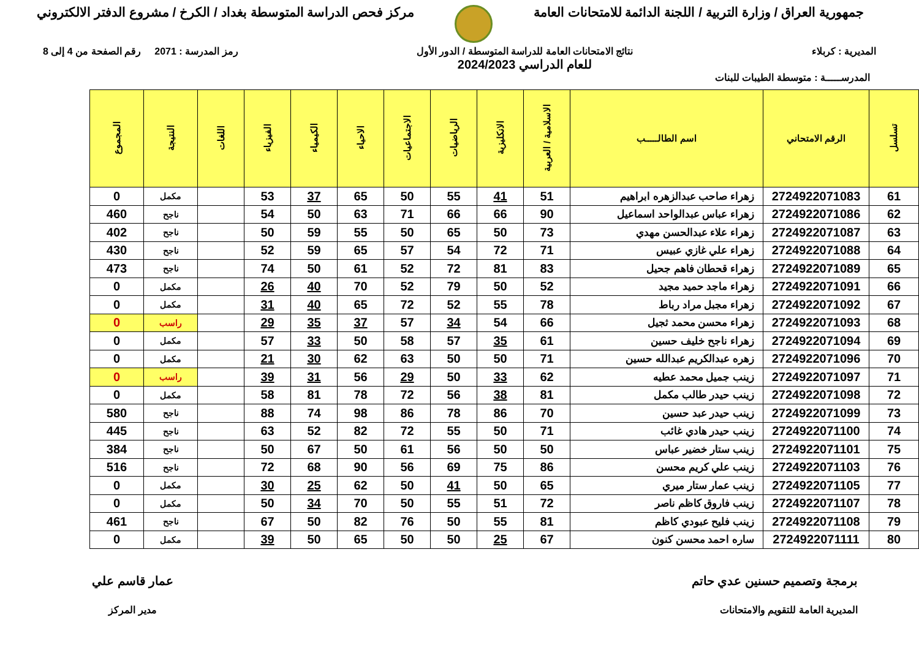جمهورية العراق / وزارة التربية / اللجنة الدائمة للامتحانات العامة
مركز فحص الدراسة المتوسطة بغداد / الكرخ / مشروع الدفتر الالكتروني
المديرية : كربلاء نتائج الامتحانات العامة للدراسة المتوسطة / الدور الأول
للعام الدراسي 2024/2023
رمز المدرسة : 2071 رقم الصفحة من 4 إلى 8
المدرســـــة : متوسطة الطيبات للبنات
| تسلسل | الرقم الامتحاني | اسم الطالـــــب | الاسلامية / العربية | الانكليزية | الرياضيات | الاجتماعيات | الاحياء | الكيمياء | الفيزياء | اللغات | النتيجة | المجموع |
| --- | --- | --- | --- | --- | --- | --- | --- | --- | --- | --- | --- | --- |
| 61 | 2724922071083 | زهراء صاحب عبدالزهره ابراهيم | 51 | 41 | 55 | 50 | 65 | 37 | 53 | | مكمل | 0 |
| 62 | 2724922071086 | زهراء عباس عبدالواحد اسماعيل | 90 | 66 | 66 | 71 | 63 | 50 | 54 | | ناجح | 460 |
| 63 | 2724922071087 | زهراء علاء عبدالحسن مهدي | 73 | 50 | 65 | 50 | 55 | 59 | 50 | | ناجح | 402 |
| 64 | 2724922071088 | زهراء علي غازي عبيس | 71 | 72 | 54 | 57 | 65 | 59 | 52 | | ناجح | 430 |
| 65 | 2724922071089 | زهراء قحطان فاهم جحيل | 83 | 81 | 72 | 52 | 61 | 50 | 74 | | ناجح | 473 |
| 66 | 2724922071091 | زهراء ماجد حميد مجيد | 52 | 50 | 79 | 52 | 70 | 40 | 26 | | مكمل | 0 |
| 67 | 2724922071092 | زهراء مجبل مراد رباط | 78 | 55 | 52 | 72 | 65 | 40 | 31 | | مكمل | 0 |
| 68 | 2724922071093 | زهراء محسن محمد ثجيل | 66 | 54 | 34 | 57 | 37 | 35 | 29 | | راسب | 0 |
| 69 | 2724922071094 | زهراء ناجح خليف حسين | 61 | 35 | 57 | 58 | 50 | 33 | 57 | | مكمل | 0 |
| 70 | 2724922071096 | زهره عبدالكريم عبدالله حسين | 71 | 50 | 50 | 63 | 62 | 30 | 21 | | مكمل | 0 |
| 71 | 2724922071097 | زينب جميل محمد عطيه | 62 | 33 | 50 | 29 | 56 | 31 | 39 | | راسب | 0 |
| 72 | 2724922071098 | زينب حيدر طالب مكمل | 81 | 38 | 56 | 72 | 78 | 81 | 58 | | مكمل | 0 |
| 73 | 2724922071099 | زينب حيدر عبد حسين | 70 | 86 | 78 | 86 | 98 | 74 | 88 | | ناجح | 580 |
| 74 | 2724922071100 | زينب حيدر هادي غائب | 71 | 50 | 55 | 72 | 82 | 52 | 63 | | ناجح | 445 |
| 75 | 2724922071101 | زينب ستار خضير عباس | 50 | 50 | 56 | 61 | 50 | 67 | 50 | | ناجح | 384 |
| 76 | 2724922071103 | زينب علي كريم محسن | 86 | 75 | 69 | 56 | 90 | 68 | 72 | | ناجح | 516 |
| 77 | 2724922071105 | زينب عمار ستار ميري | 65 | 50 | 41 | 50 | 62 | 25 | 30 | | مكمل | 0 |
| 78 | 2724922071107 | زينب فاروق كاظم ناصر | 72 | 51 | 55 | 50 | 70 | 34 | 50 | | مكمل | 0 |
| 79 | 2724922071108 | زينب فليح عبودي كاظم | 81 | 55 | 50 | 76 | 82 | 50 | 67 | | ناجح | 461 |
| 80 | 2724922071111 | ساره احمد محسن كنون | 67 | 25 | 50 | 50 | 65 | 50 | 39 | | مكمل | 0 |
برمجة وتصميم حسنين عدي حاتم
المديرية العامة للتقويم والامتحانات
عمار قاسم علي
مدير المركز